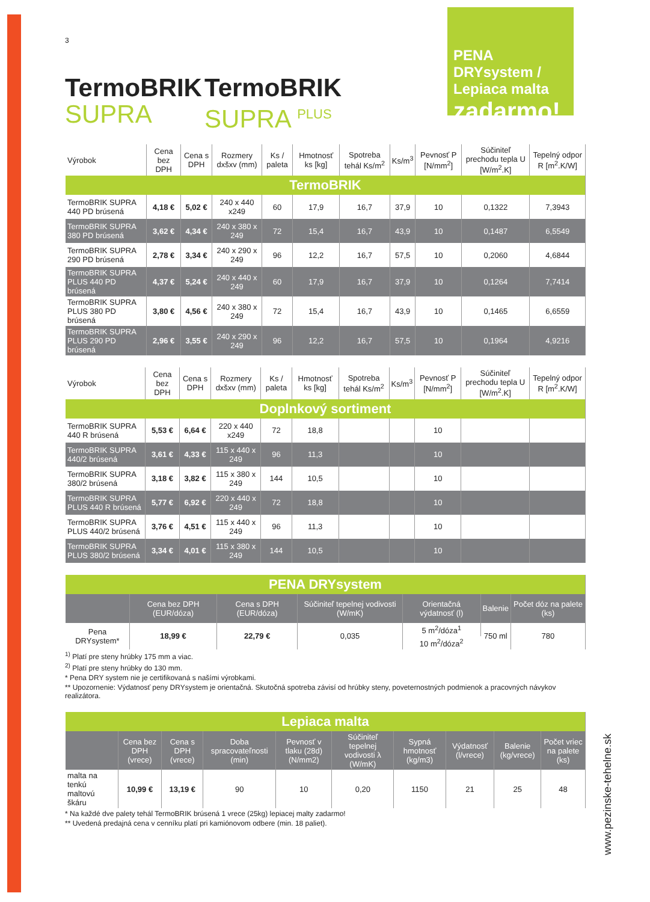PENA DRYsystem / Lepiaca malta
zadarmo!
3
TermoBRIK
SUPRA
TermoBRIK
SUPRA <sup>PLUS</sup>
| Výrobok | Cena bez DPH | Cena s DPH | Rozmery dxšxv (mm) | Ks / paleta | Hmotnosť ks [kg] | Spotreba tehál Ks/m<sup>2</sup> | Ks/m<sup>3</sup> | Pevnosť P [N/mm<sup>2</sup>] | Súčiniteľ prechodu tepla U [W/m<sup>2</sup>.K] | Tepelný odpor R [m<sup>2</sup>.K/W] |
| --- | --- | --- | --- | --- | --- | --- | --- | --- | --- | --- |
| TermoBRIK | | | | | | | | | | |
| TermoBRIK SUPRA 440 PD brúsená | 4,18 € | 5,02 € | 240 x 440 x249 | 60 | 17,9 | 16,7 | 37,9 | 10 | 0,1322 | 7,3943 |
| TermoBRIK SUPRA 380 PD brúsená | 3,62 € | 4,34 € | 240 x 380 x 249 | 72 | 15,4 | 16,7 | 43,9 | 10 | 0,1487 | 6,5549 |
| TermoBRIK SUPRA 290 PD brúsená | 2,78 € | 3,34 € | 240 x 290 x 249 | 96 | 12,2 | 16,7 | 57,5 | 10 | 0,2060 | 4,6844 |
| TermoBRIK SUPRA PLUS 440 PD brúsená | 4,37 € | 5,24 € | 240 x 440 x 249 | 60 | 17,9 | 16,7 | 37,9 | 10 | 0,1264 | 7,7414 |
| TermoBRIK SUPRA PLUS 380 PD brúsená | 3,80 € | 4,56 € | 240 x 380 x 249 | 72 | 15,4 | 16,7 | 43,9 | 10 | 0,1465 | 6,6559 |
| TermoBRIK SUPRA PLUS 290 PD brúsená | 2,96 € | 3,55 € | 240 x 290 x 249 | 96 | 12,2 | 16,7 | 57,5 | 10 | 0,1964 | 4,9216 |
| Výrobok | Cena bez DPH | Cena s DPH | Rozmery dxšxv (mm) | Ks / paleta | Hmotnosť ks [kg] | Spotreba tehál Ks/m<sup>2</sup> | Ks/m<sup>3</sup> | Pevnosť P [N/mm<sup>2</sup>] | Súčiniteľ prechodu tepla U [W/m<sup>2</sup>.K] | Tepelný odpor R [m<sup>2</sup>.K/W] |
| --- | --- | --- | --- | --- | --- | --- | --- | --- | --- | --- |
| Doplnkový sortiment | | | | | | | | | | |
| TermoBRIK SUPRA 440 R brúsená | 5,53 € | 6,64 € | 220 x 440 x249 | 72 | 18,8 | | | 10 | | |
| TermoBRIK SUPRA 440/2 brúsená | 3,61 € | 4,33 € | 115 x 440 x 249 | 96 | 11,3 | | | 10 | | |
| TermoBRIK SUPRA 380/2 brúsená | 3,18 € | 3,82 € | 115 x 380 x 249 | 144 | 10,5 | | | 10 | | |
| TermoBRIK SUPRA PLUS 440 R brúsená | 5,77 € | 6,92 € | 220 x 440 x 249 | 72 | 18,8 | | | 10 | | |
| TermoBRIK SUPRA PLUS 440/2 brúsená | 3,76 € | 4,51 € | 115 x 440 x 249 | 96 | 11,3 | | | 10 | | |
| TermoBRIK SUPRA PLUS 380/2 brúsená | 3,34 € | 4,01 € | 115 x 380 x 249 | 144 | 10,5 | | | 10 | | |
| PENA DRYsystem | | | | | | |
| | Cena bez DPH (EUR/dóza) | Cena s DPH (EUR/dóza) | Súčiniteľ tepelnej vodivosti (W/mK) | Orientačná výdatnosť (l) | Balenie | Počet dóz na palete (ks) |
| Pena DRYsystem* | 18,99 € | 22,79 € | 0,035 | 5 m<sup>2</sup>/dóza<sup>1</sup> | 750 ml | 780 |
| | | | | 10 m<sup>2</sup>/dóza<sup>2</sup> | | |
<sup>1)</sup> Platí pre steny hrúbky 175 mm a viac.
<sup>2)</sup> Platí pre steny hrúbky do 130 mm.
* Pena DRY system nie je certifikovaná s našími výrobkami.
** Upozornenie: Výdatnosť peny DRYsystem je orientačná. Skutočná spotreba závisí od hrúbky steny, poveternostných podmienok a pracovných návykov realizátora.
| Lepiaca malta | | | | | | | | | |
| | Cena bez DPH (vrece) | Cena s DPH (vrece) | Doba spracovateľnosti (min) | Pevnosť v tlaku (28d) (N/mm2) | Súčiniteľ tepelnej vodivosti λ (W/mK) | Sypná hmotnosť (kg/m3) | Výdatnosť (l/vrece) | Balenie (kg/vrece) | Počet vriec na palete (ks) |
| malta na tenkú maltovú škáru | 10,99 € | 13,19 € | 90 | 10 | 0,20 | 1150 | 21 | 25 | 48 |
* Na každé dve palety tehál TermoBRIK brúsená 1 vrece (25kg) lepiacej malty zadarmo!
** Uvedená predajná cena v cenníku platí pri kamiónovom odbere (min. 18 paliet).
www.pezinske-tehelne.sk